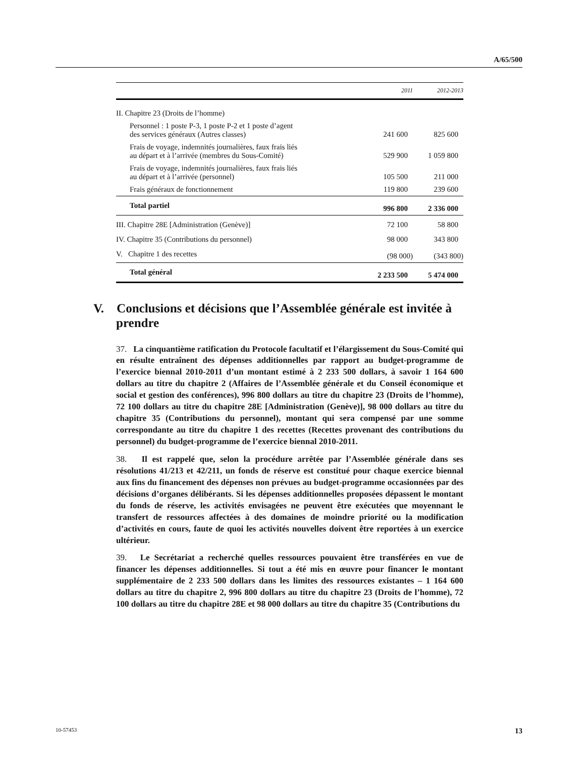A/65/500
| | 2011 | 2012-2013 |
| --- | --- | --- |
| II. Chapitre 23 (Droits de l’homme) | | |
| Personnel : 1 poste P-3, 1 poste P-2 et 1 poste d’agent des services généraux (Autres classes) | 241 600 | 825 600 |
| Frais de voyage, indemnités journalières, faux frais liés au départ et à l’arrivée (membres du Sous-Comité) | 529 900 | 1 059 800 |
| Frais de voyage, indemnités journalières, faux frais liés au départ et à l’arrivée (personnel) | 105 500 | 211 000 |
| Frais généraux de fonctionnement | 119 800 | 239 600 |
| Total partiel | 996 800 | 2 336 000 |
| III. Chapitre 28E [Administration (Genève)] | 72 100 | 58 800 |
| IV. Chapitre 35 (Contributions du personnel) | 98 000 | 343 800 |
| V. Chapitre 1 des recettes | (98 000) | (343 800) |
| Total général | 2 233 500 | 5 474 000 |
V. Conclusions et décisions que l’Assemblée générale est invitée à prendre
37. La cinquantième ratification du Protocole facultatif et l’élargissement du Sous-Comité qui en résulte entraînent des dépenses additionnelles par rapport au budget-programme de l’exercice biennal 2010-2011 d’un montant estimé à 2 233 500 dollars, à savoir 1 164 600 dollars au titre du chapitre 2 (Affaires de l’Assemblée générale et du Conseil économique et social et gestion des conférences), 996 800 dollars au titre du chapitre 23 (Droits de l’homme), 72 100 dollars au titre du chapitre 28E [Administration (Genève)], 98 000 dollars au titre du chapitre 35 (Contributions du personnel), montant qui sera compensé par une somme correspondante au titre du chapitre 1 des recettes (Recettes provenant des contributions du personnel) du budget-programme de l’exercice biennal 2010-2011.
38. Il est rappelé que, selon la procédure arrêtée par l’Assemblée générale dans ses résolutions 41/213 et 42/211, un fonds de réserve est constitué pour chaque exercice biennal aux fins du financement des dépenses non prévues au budget-programme occasionnées par des décisions d’organes délibérants. Si les dépenses additionnelles proposées dépassent le montant du fonds de réserve, les activités envisagées ne peuvent être exécutées que moyennant le transfert de ressources affectées à des domaines de moindre priorité ou la modification d’activités en cours, faute de quoi les activités nouvelles doivent être reportées à un exercice ultérieur.
39. Le Secrétariat a recherché quelles ressources pouvaient être transférées en vue de financer les dépenses additionnelles. Si tout a été mis en œuvre pour financer le montant supplémentaire de 2 233 500 dollars dans les limites des ressources existantes – 1 164 600 dollars au titre du chapitre 2, 996 800 dollars au titre du chapitre 23 (Droits de l’homme), 72 100 dollars au titre du chapitre 28E et 98 000 dollars au titre du chapitre 35 (Contributions du
10-57453 13